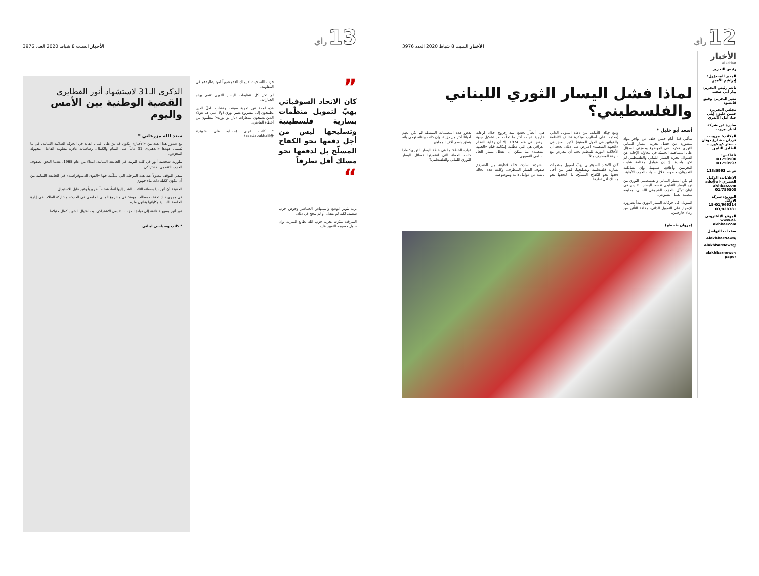12 رأي
الأخبار السبت 8 شباط 2020 العدد 3976
الأخبار
al-akhbar
رئيس التحرير
المدير المسؤول: إبراهيم الأمين
نائب رئيس التحرير: بيار أبي صعب
مدير التحرير: وفيق قانصوه
مجلس التحرير: حسن عليق، إيلي حنا، أمل الأندري
صادرة عن شركة أخبار بيروت
المكاتب: بيروت - فردان - شارع دونان - سنتر كونكورد - الطابق الثامن
تلفاكس: 01759500 01759597
ص.ب 113/5963
الإعلانات: الوكيل الحصري ads@al-akhbar.com 01/759500
التوزيع: شركة الأوائل 01/666314-15 03/828381
الموقع الإلكتروني www.al-akhbar.com
صفحات التواصل
/AlakhbarNews
@AlakhbarNews
/alakhbarnews-paper
لماذا فشل اليسار الثوري اللبناني والفلسطيني؟
أسعد أبو خليل *
سألني قبل أيام حسن خلف عن توافر مواد منشورة عن فشل تجربة اليسار اللبناني الثوري. فكرت في الموضوع وحفزني السؤال على المساهمة الجنينيّة في محاولة الإجابة عن السؤال. تجربة اليسار اللبناني والفلسطيني لم تكن واحدة، إذ إن عوامل مختلفة شابت التجربتين وأعاقت عملهما، وإن تشابكت التجربتان، خصوصاً خلال سنوات الحرب الأهلية.
لم يكن اليسار اللبناني والفلسطيني الثوري من نهج اليسار التقليدي نفسه. اليسار التقليدي في لبنان تمثّل بالحزب الشيوعي اللبناني، وحليفه منظمة العمل الشيوعي.
التمويل: كل حركات اليسار الثوري تبدأ بضرورة الإصرار على التمويل الذاتي، مخافة التأثير من رعاة خارجيين.
وديع حدّاد، للأمانة، من دعاة التمويل الذاتي (معتمداً على أساليب مبتكرة تخالف الأنظمة والقوانين في الدول المعنية). لكن البعض في «الجبهة الشعبية» اعترض على ذلك، بحجة أن الأخلاقية الثورية للتنظيم يجب أن تتعارض مع سرقة المصارف مثلاً.
كان الاتحاد السوفياتي يهبّ لتمويل منظمات يسارية فلسطينية وتسليحها، ليس من أجل دفعها نحو الكفاح المسلّح، بل لدفعها نحو مسلك أقل تطرفاً.
هي، أيضاً، تخضع منذ خروج حدّاد لرعاية خارجية. تجلّت أكثر ما تجلّت بعد تشكيل جبهة الرفض في عام 1974. إلا أن رعاية النظام العراقي هي التي عطّلت إمكانية قيام «الجبهة الشعبية» بما يمكن أن يعطل مسار الحل السلمي التسووي.
التشرذم: سادت حالة قطيعة من التشرذم صفوف اليسار المتطرف. وكانت هذه الحالة ناشئة عن عوامل ذاتية وموضوعية.
بعض هذه التنظيمات المنشقّة لم يكن يضم أحياناً أكثر من دزينة، وإن كانت بياناته توحي بأنه ينطق باسم آلاف الجماهير.
غياب الخطة: ما هي خطة اليسار الثوري؟ ماذا كانت الخطة التي اعتمدتها فصائل اليسار الثوري اللبناني والفلسطيني؟
(مروان طحطح)
13 رأي
الأخبار السبت 8 شباط 2020 العدد 3976
”
كان الاتحاد السوفياتي يهبّ لتمويل منظّمات يسارية فلسطينية وتسليحها ليس من أجل دفعها نحو الكفاح المسلّح بل لدفعها نحو مسلك أقل تطرفاً
“
يريد تثوير الوضع واستنهاض الجماهير وخوض حرب شعبية، لكنه لم يفعل، أو لم ينجح في ذلك.
السرقة: تميّزت تجربة حزب الله بطابع السرية، وإن حاول خصومه التعبير عليه.
حزب الله، حيث لا يملك العدو صوراً لمن يطاردهم في المقاومة.
لم تكن كل تنظيمات اليسار الثوري تنعم بهذه الخيارات.
هذه لمحة عن تجربة سبقت وفشلت. لعلّ الذين يطمحون إلى مشروع تغيير ثوري (ولا أعني هنا هؤلاء الذين يصيحون بشعارات «ثار، ثوا ثورة») يتعلّمون من أخطاء الماضي.
* كاتب عربي (حسابه على «تويتر» @asadabukhalil)
الذكرى الـ31 لاستشهاد أنور الفطايري
القضية الوطنية بين الأمس واليوم
سعد الله مزرعاني *
مع صدور هذا العدد من «الأخبار»، يكون قد مرّ على اغتيال القائد في الحركة الطلابية اللبنانية، في ما يُسمى عهدها «الذهبي»، 31 عاماً على التمام والكمال. رصاصات غادرة معلومة الفاعل، مجهولة المحرّض.
تبلورت شخصية أنور في كلية التربية في الجامعة اللبنانية، ابتداءً من عام 1968، بعدما التحق بصفوف الحزب التقدمي الاشتراكي.
ينبغي التوقف مطولاً عند هذه المرحلة التي تمكّنت فيها «القوى الديموقراطية» في الجامعة اللبنانية من أن تتكوّن ككتلة ذات بناء جبهوي.
الحقيقة أنّ أنور بدا بصفاته الثلاث، الشار إليها آنفاً، شخصاً ضرورياً وغير قابل للاستبدال.
في مجرى ذلك تحققت مطالب مهمة: في مشروع المبنى الجامعي في الحدث، مشاركة الطلاب في إدارة الجامعة اللبنانية وكلياتها بقانون ملزم.
عبر أنور بسهولة فائقة إلى قيادة الحزب التقدمي الاشتراكي، بعد اغتيال الشهيد كمال جنبلاط.
* كاتب وسياسي لبناني